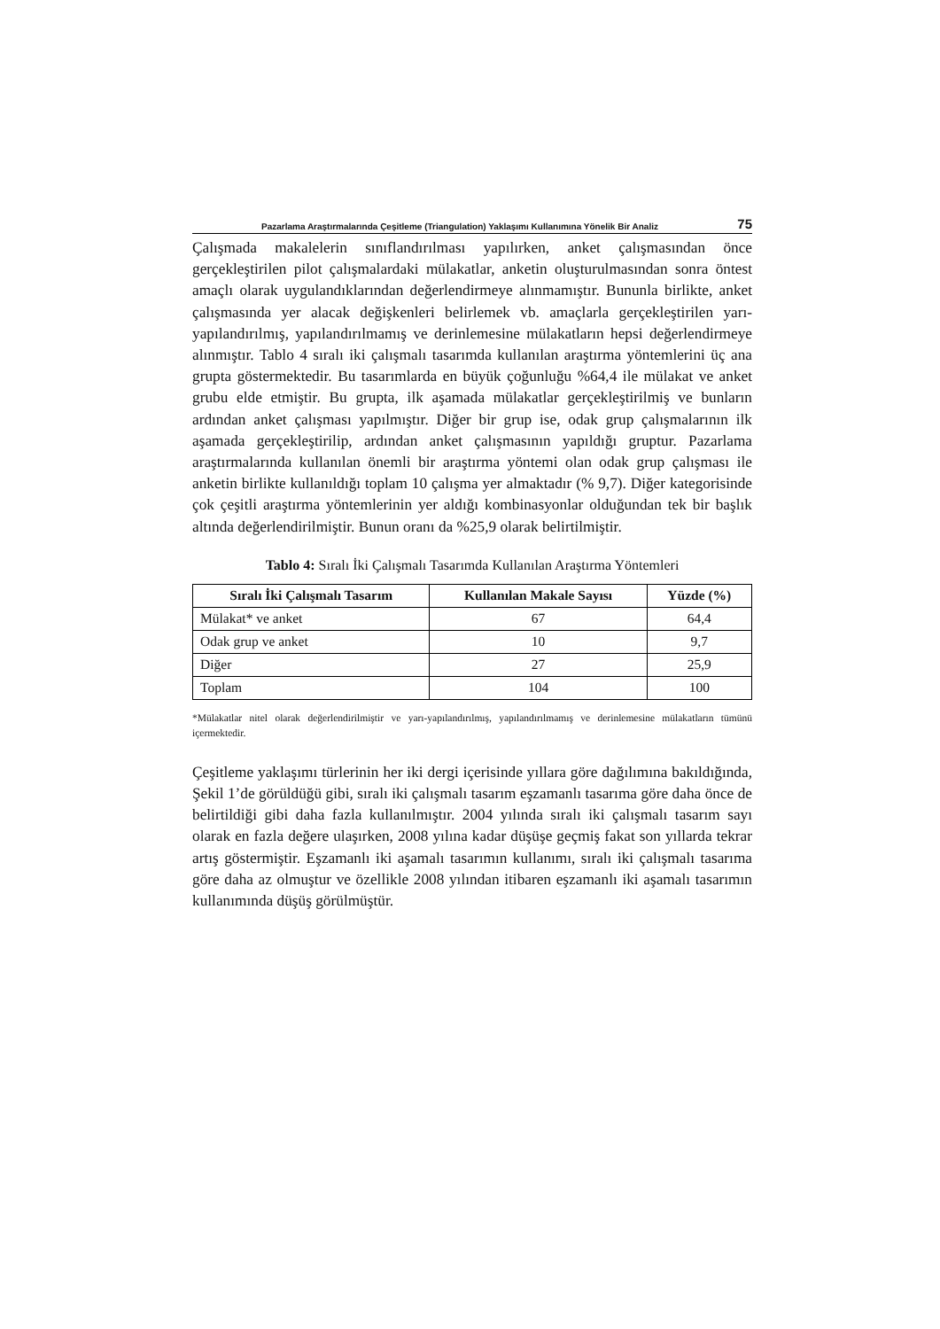Pazarlama Araştırmalarında Çeşitleme (Triangulation) Yaklaşımı Kullanımına Yönelik Bir Analiz 75
Çalışmada makalelerin sınıflandırılması yapılırken, anket çalışmasından önce gerçekleştirilen pilot çalışmalardaki mülakatlar, anketin oluşturulmasından sonra öntest amaçlı olarak uygulandıklarından değerlendirmeye alınmamıştır. Bununla birlikte, anket çalışmasında yer alacak değişkenleri belirlemek vb. amaçlarla gerçekleştirilen yarı-yapılandırılmış, yapılandırılmamış ve derinlemesine mülakatların hepsi değerlendirmeye alınmıştır. Tablo 4 sıralı iki çalışmalı tasarımda kullanılan araştırma yöntemlerini üç ana grupta göstermektedir. Bu tasarımlarda en büyük çoğunluğu %64,4 ile mülakat ve anket grubu elde etmiştir. Bu grupta, ilk aşamada mülakatlar gerçekleştirilmiş ve bunların ardından anket çalışması yapılmıştır. Diğer bir grup ise, odak grup çalışmalarının ilk aşamada gerçekleştirilip, ardından anket çalışmasının yapıldığı gruptur. Pazarlama araştırmalarında kullanılan önemli bir araştırma yöntemi olan odak grup çalışması ile anketin birlikte kullanıldığı toplam 10 çalışma yer almaktadır (% 9,7). Diğer kategorisinde çok çeşitli araştırma yöntemlerinin yer aldığı kombinasyonlar olduğundan tek bir başlık altında değerlendirilmiştir. Bunun oranı da %25,9 olarak belirtilmiştir.
Tablo 4: Sıralı İki Çalışmalı Tasarımda Kullanılan Araştırma Yöntemleri
| Sıralı İki Çalışmalı Tasarım | Kullanılan Makale Sayısı | Yüzde (%) |
| --- | --- | --- |
| Mülakat* ve anket | 67 | 64,4 |
| Odak grup ve anket | 10 | 9,7 |
| Diğer | 27 | 25,9 |
| Toplam | 104 | 100 |
*Mülakatlar nitel olarak değerlendirilmiştir ve yarı-yapılandırılmış, yapılandırılmamış ve derinlemesine mülakatların tümünü içermektedir.
Çeşitleme yaklaşımı türlerinin her iki dergi içerisinde yıllara göre dağılımına bakıldığında, Şekil 1’de görüldüğü gibi, sıralı iki çalışmalı tasarım eşzamanlı tasarıma göre daha önce de belirtildiği gibi daha fazla kullanılmıştır. 2004 yılında sıralı iki çalışmalı tasarım sayı olarak en fazla değere ulaşırken, 2008 yılına kadar düşüşe geçmiş fakat son yıllarda tekrar artış göstermiştir. Eşzamanlı iki aşamalı tasarımın kullanımı, sıralı iki çalışmalı tasarıma göre daha az olmuştur ve özellikle 2008 yılından itibaren eşzamanlı iki aşamalı tasarımın kullanımında düşüş görülmüştür.